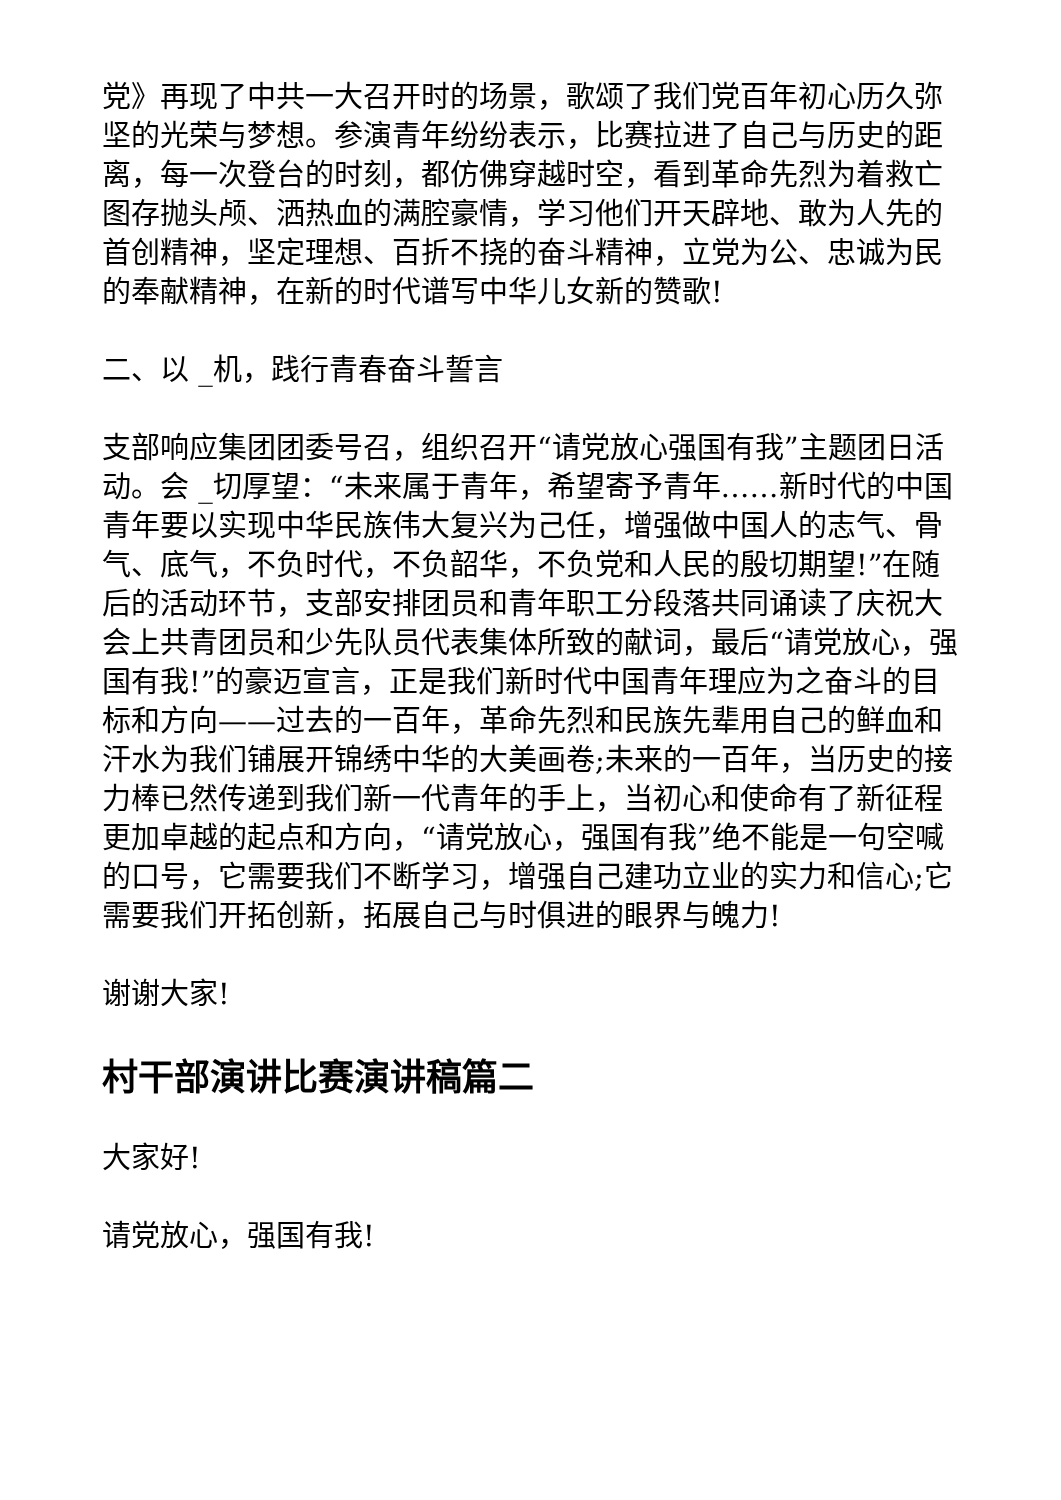党》再现了中共一大召开时的场景，歌颂了我们党百年初心历久弥坚的光荣与梦想。参演青年纷纷表示，比赛拉进了自己与历史的距离，每一次登台的时刻，都仿佛穿越时空，看到革命先烈为着救亡图存抛头颅、洒热血的满腔豪情，学习他们开天辟地、敢为人先的首创精神，坚定理想、百折不挠的奋斗精神，立党为公、忠诚为民的奉献精神，在新的时代谱写中华儿女新的赞歌!
二、以 _机，践行青春奋斗誓言
支部响应集团团委号召，组织召开“请党放心强国有我”主题团日活动。会 _切厚望：“未来属于青年，希望寄予青年……新时代的中国青年要以实现中华民族伟大复兴为己任，增强做中国人的志气、骨气、底气，不负时代，不负韶华，不负党和人民的殷切期望!”在随后的活动环节，支部安排团员和青年职工分段落共同诵读了庆祝大会上共青团员和少先队员代表集体所致的献词，最后“请党放心，强国有我!”的豪迈宣言，正是我们新时代中国青年理应为之奋斗的目标和方向——过去的一百年，革命先烈和民族先辈用自己的鲜血和汗水为我们铺展开锦绣中华的大美画卷;未来的一百年，当历史的接力棒已然传递到我们新一代青年的手上，当初心和使命有了新征程更加卓越的起点和方向，“请党放心，强国有我”绝不能是一句空喊的口号，它需要我们不断学习，增强自己建功立业的实力和信心;它需要我们开拓创新，拓展自己与时俱进的眼界与魄力!
谢谢大家!
村干部演讲比赛演讲稿篇二
大家好!
请党放心，强国有我!